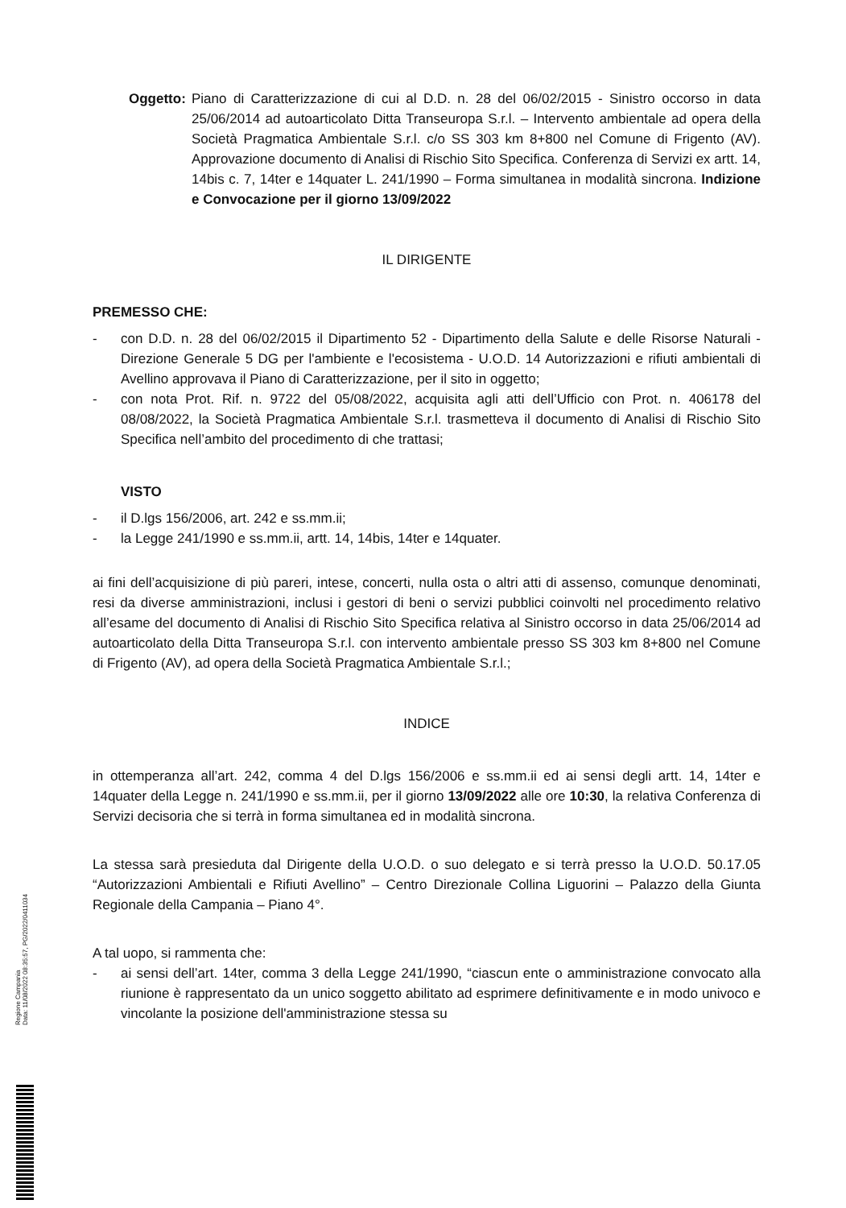Oggetto:
Piano di Caratterizzazione di cui al D.D. n. 28 del 06/02/2015 - Sinistro occorso in data 25/06/2014 ad autoarticolato Ditta Transeuropa S.r.l. – Intervento ambientale ad opera della Società Pragmatica Ambientale S.r.l. c/o SS 303 km 8+800 nel Comune di Frigento (AV). Approvazione documento di Analisi di Rischio Sito Specifica. Conferenza di Servizi ex artt. 14, 14bis c. 7, 14ter e 14quater L. 241/1990 – Forma simultanea in modalità sincrona. Indizione e Convocazione per il giorno 13/09/2022
IL DIRIGENTE
PREMESSO CHE:
- con D.D. n. 28 del 06/02/2015 il Dipartimento 52 - Dipartimento della Salute e delle Risorse Naturali - Direzione Generale 5 DG per l'ambiente e l'ecosistema - U.O.D. 14 Autorizzazioni e rifiuti ambientali di Avellino approvava il Piano di Caratterizzazione, per il sito in oggetto;
- con nota Prot. Rif. n. 9722 del 05/08/2022, acquisita agli atti dell’Ufficio con Prot. n. 406178 del 08/08/2022, la Società Pragmatica Ambientale S.r.l. trasmetteva il documento di Analisi di Rischio Sito Specifica nell’ambito del procedimento di che trattasi;
VISTO
- il D.lgs 156/2006, art. 242 e ss.mm.ii;
- la Legge 241/1990 e ss.mm.ii, artt. 14, 14bis, 14ter e 14quater.
ai fini dell’acquisizione di più pareri, intese, concerti, nulla osta o altri atti di assenso, comunque denominati, resi da diverse amministrazioni, inclusi i gestori di beni o servizi pubblici coinvolti nel procedimento relativo all’esame del documento di Analisi di Rischio Sito Specifica relativa al Sinistro occorso in data 25/06/2014 ad autoarticolato della Ditta Transeuropa S.r.l. con intervento ambientale presso SS 303 km 8+800 nel Comune di Frigento (AV), ad opera della Società Pragmatica Ambientale S.r.l.;
INDICE
in ottemperanza all’art. 242, comma 4 del D.lgs 156/2006 e ss.mm.ii ed ai sensi degli artt. 14, 14ter e 14quater della Legge n. 241/1990 e ss.mm.ii, per il giorno 13/09/2022 alle ore 10:30, la relativa Conferenza di Servizi decisoria che si terrà in forma simultanea ed in modalità sincrona.
La stessa sarà presieduta dal Dirigente della U.O.D. o suo delegato e si terrà presso la U.O.D. 50.17.05 “Autorizzazioni Ambientali e Rifiuti Avellino” – Centro Direzionale Collina Liguorini – Palazzo della Giunta Regionale della Campania – Piano 4°.
A tal uopo, si rammenta che:
- ai sensi dell’art. 14ter, comma 3 della Legge 241/1990, “ciascun ente o amministrazione convocato alla riunione è rappresentato da un unico soggetto abilitato ad esprimere definitivamente e in modo univoco e vincolante la posizione dell'amministrazione stessa su
Regione Campania
Data: 11/08/2022 08:35:57, PG/2022/0411034